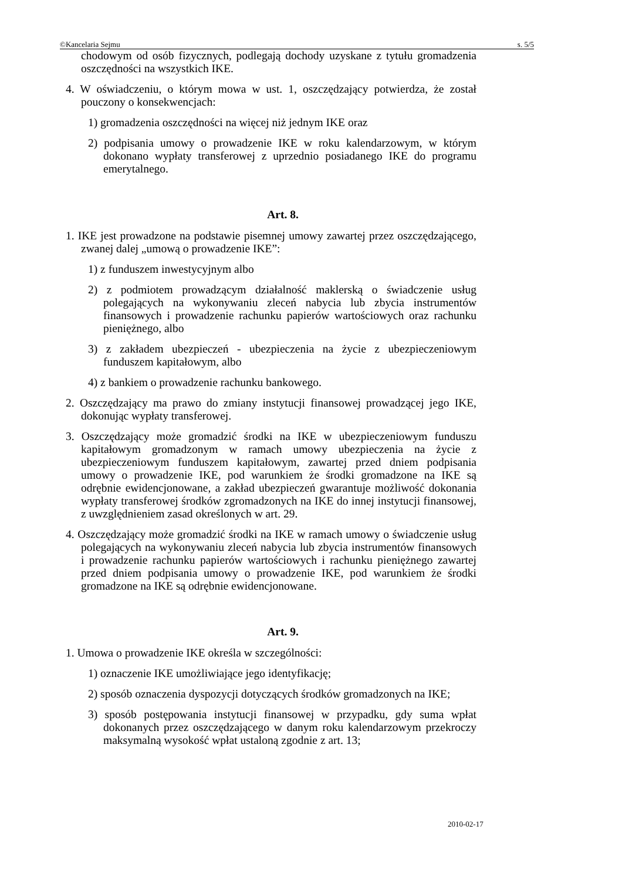©Kancelaria Sejmu s. 5/5
chodowym od osób fizycznych, podlegają dochody uzyskane z tytułu gromadzenia oszczędności na wszystkich IKE.
4. W oświadczeniu, o którym mowa w ust. 1, oszczędzający potwierdza, że został pouczony o konsekwencjach:
1) gromadzenia oszczędności na więcej niż jednym IKE oraz
2) podpisania umowy o prowadzenie IKE w roku kalendarzowym, w którym dokonano wypłaty transferowej z uprzednio posiadanego IKE do programu emerytalnego.
Art. 8.
1. IKE jest prowadzone na podstawie pisemnej umowy zawartej przez oszczędzającego, zwanej dalej „umową o prowadzenie IKE”:
1) z funduszem inwestycyjnym albo
2) z podmiotem prowadzącym działalność maklerską o świadczenie usług polegających na wykonywaniu zleceń nabycia lub zbycia instrumentów finansowych i prowadzenie rachunku papierów wartościowych oraz rachunku pieniężnego, albo
3) z zakładem ubezpieczeń - ubezpieczenia na życie z ubezpieczeniowym funduszem kapitałowym, albo
4) z bankiem o prowadzenie rachunku bankowego.
2. Oszczędzający ma prawo do zmiany instytucji finansowej prowadzącej jego IKE, dokonując wypłaty transferowej.
3. Oszczędzający może gromadzić środki na IKE w ubezpieczeniowym funduszu kapitałowym gromadzonym w ramach umowy ubezpieczenia na życie z ubezpieczeniowym funduszem kapitałowym, zawartej przed dniem podpisania umowy o prowadzenie IKE, pod warunkiem że środki gromadzone na IKE są odrębnie ewidencjonowane, a zakład ubezpieczeń gwarantuje możliwość dokonania wypłaty transferowej środków zgromadzonych na IKE do innej instytucji finansowej, z uwzględnieniem zasad określonych w art. 29.
4. Oszczędzający może gromadzić środki na IKE w ramach umowy o świadczenie usług polegających na wykonywaniu zleceń nabycia lub zbycia instrumentów finansowych i prowadzenie rachunku papierów wartościowych i rachunku pieniężnego zawartej przed dniem podpisania umowy o prowadzenie IKE, pod warunkiem że środki gromadzone na IKE są odrębnie ewidencjonowane.
Art. 9.
1. Umowa o prowadzenie IKE określa w szczególności:
1) oznaczenie IKE umożliwiające jego identyfikację;
2) sposób oznaczenia dyspozycji dotyczących środków gromadzonych na IKE;
3) sposób postępowania instytucji finansowej w przypadku, gdy suma wpłat dokonanych przez oszczędzającego w danym roku kalendarzowym przekroczy maksymalną wysokość wpłat ustaloną zgodnie z art. 13;
2010-02-17